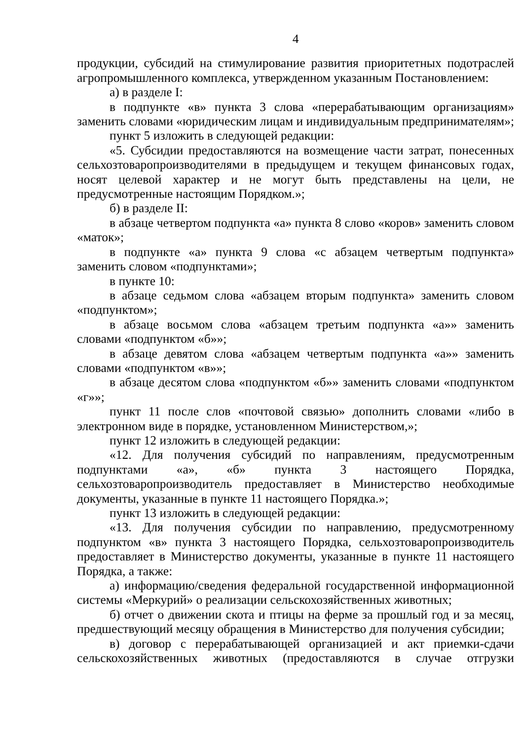4
продукции, субсидий на стимулирование развития приоритетных подотраслей агропромышленного комплекса, утвержденном указанным Постановлением:
а) в разделе I:
в подпункте «в» пункта 3 слова «перерабатывающим организациям» заменить словами «юридическим лицам и индивидуальным предпринимателям»;
пункт 5 изложить в следующей редакции:
«5. Субсидии предоставляются на возмещение части затрат, понесенных сельхозтоваропроизводителями в предыдущем и текущем финансовых годах, носят целевой характер и не могут быть представлены на цели, не предусмотренные настоящим Порядком.»;
б) в разделе II:
в абзаце четвертом подпункта «а» пункта 8 слово «коров» заменить словом «маток»;
в подпункте «а» пункта 9 слова «с абзацем четвертым подпункта» заменить словом «подпунктами»;
в пункте 10:
в абзаце седьмом слова «абзацем вторым подпункта» заменить словом «подпунктом»;
в абзаце восьмом слова «абзацем третьим подпункта «а»» заменить словами «подпунктом «б»»;
в абзаце девятом слова «абзацем четвертым подпункта «а»» заменить словами «подпунктом «в»»;
в абзаце десятом слова «подпунктом «б»» заменить словами «подпунктом «г»»;
пункт 11 после слов «почтовой связью» дополнить словами «либо в электронном виде в порядке, установленном Министерством,»;
пункт 12 изложить в следующей редакции:
«12. Для получения субсидий по направлениям, предусмотренным подпунктами «а», «б» пункта 3 настоящего Порядка, сельхозтоваропроизводитель предоставляет в Министерство необходимые документы, указанные в пункте 11 настоящего Порядка.»;
пункт 13 изложить в следующей редакции:
«13. Для получения субсидии по направлению, предусмотренному подпунктом «в» пункта 3 настоящего Порядка, сельхозтоваропроизводитель предоставляет в Министерство документы, указанные в пункте 11 настоящего Порядка, а также:
а) информацию/сведения федеральной государственной информационной системы «Меркурий» о реализации сельскохозяйственных животных;
б) отчет о движении скота и птицы на ферме за прошлый год и за месяц, предшествующий месяцу обращения в Министерство для получения субсидии;
в) договор с перерабатывающей организацией и акт приемки-сдачи сельскохозяйственных животных (предоставляются в случае отгрузки